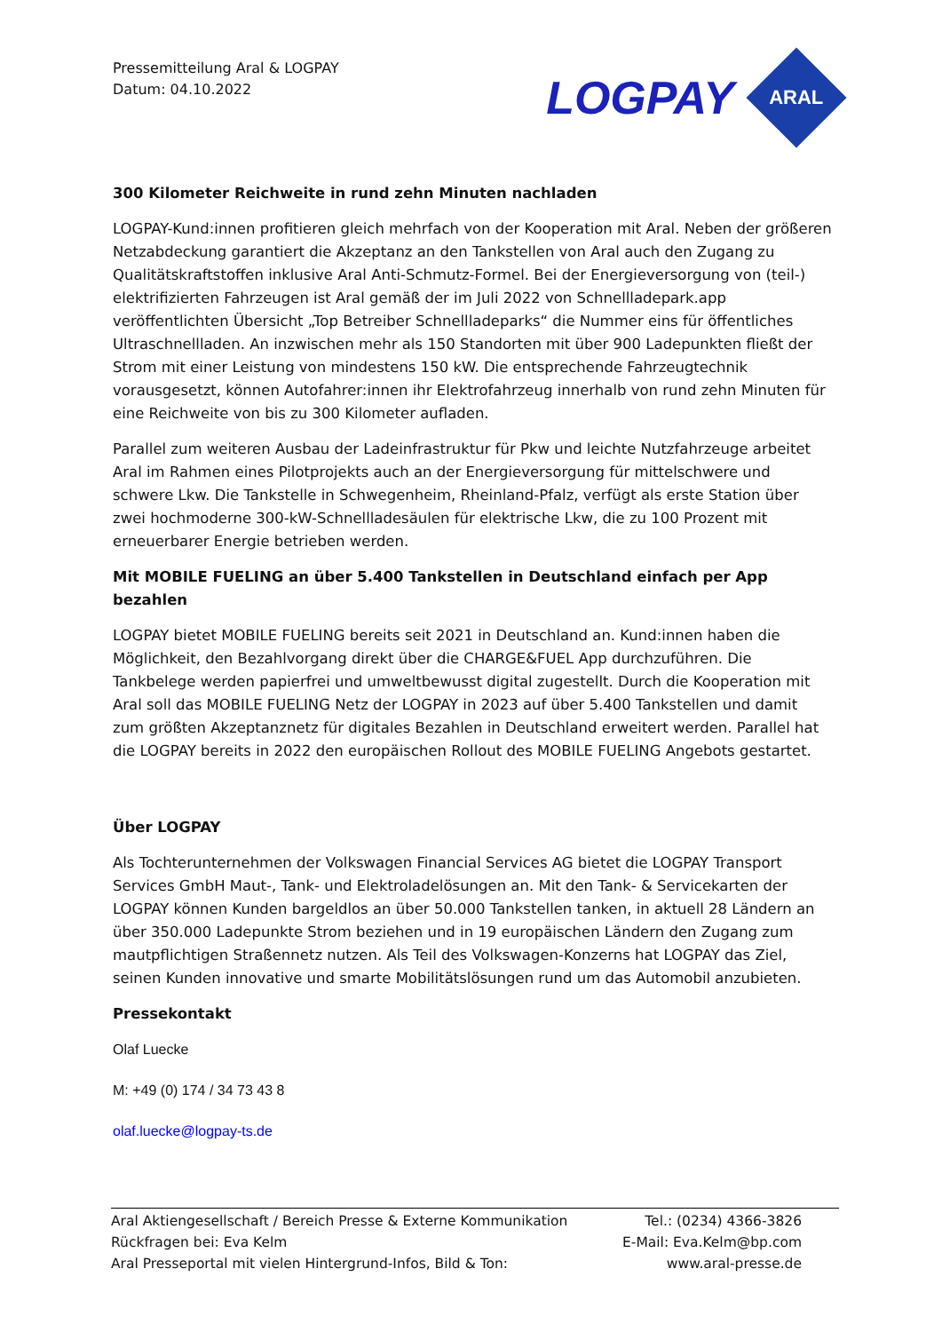Pressemitteilung Aral & LOGPAY
Datum: 04.10.2022
LOGPAY
ARAL
300 Kilometer Reichweite in rund zehn Minuten nachladen
LOGPAY-Kund:innen profitieren gleich mehrfach von der Kooperation mit Aral. Neben der größeren Netzabdeckung garantiert die Akzeptanz an den Tankstellen von Aral auch den Zugang zu Qualitätskraftstoffen inklusive Aral Anti-Schmutz-Formel. Bei der Energieversorgung von (teil-) elektrifizierten Fahrzeugen ist Aral gemäß der im Juli 2022 von Schnellladepark.app veröffentlichten Übersicht „Top Betreiber Schnellladeparks“ die Nummer eins für öffentliches Ultraschnellladen. An inzwischen mehr als 150 Standorten mit über 900 Ladepunkten fließt der Strom mit einer Leistung von mindestens 150 kW. Die entsprechende Fahrzeugtechnik vorausgesetzt, können Autofahrer:innen ihr Elektrofahrzeug innerhalb von rund zehn Minuten für eine Reichweite von bis zu 300 Kilometer aufladen.
Parallel zum weiteren Ausbau der Ladeinfrastruktur für Pkw und leichte Nutzfahrzeuge arbeitet Aral im Rahmen eines Pilotprojekts auch an der Energieversorgung für mittelschwere und schwere Lkw. Die Tankstelle in Schwegenheim, Rheinland-Pfalz, verfügt als erste Station über zwei hochmoderne 300-kW-Schnellladesäulen für elektrische Lkw, die zu 100 Prozent mit erneuerbarer Energie betrieben werden.
Mit MOBILE FUELING an über 5.400 Tankstellen in Deutschland einfach per App bezahlen
LOGPAY bietet MOBILE FUELING bereits seit 2021 in Deutschland an. Kund:innen haben die Möglichkeit, den Bezahlvorgang direkt über die CHARGE&FUEL App durchzuführen. Die Tankbelege werden papierfrei und umweltbewusst digital zugestellt. Durch die Kooperation mit Aral soll das MOBILE FUELING Netz der LOGPAY in 2023 auf über 5.400 Tankstellen und damit zum größten Akzeptanznetz für digitales Bezahlen in Deutschland erweitert werden. Parallel hat die LOGPAY bereits in 2022 den europäischen Rollout des MOBILE FUELING Angebots gestartet.
Über LOGPAY
Als Tochterunternehmen der Volkswagen Financial Services AG bietet die LOGPAY Transport Services GmbH Maut-, Tank- und Elektroladelösungen an. Mit den Tank- & Servicekarten der LOGPAY können Kunden bargeldlos an über 50.000 Tankstellen tanken, in aktuell 28 Ländern an über 350.000 Ladepunkte Strom beziehen und in 19 europäischen Ländern den Zugang zum mautpflichtigen Straßennetz nutzen. Als Teil des Volkswagen-Konzerns hat LOGPAY das Ziel, seinen Kunden innovative und smarte Mobilitätslösungen rund um das Automobil anzubieten.
Pressekontakt
Olaf Luecke
M: +49 (0) 174 / 34 73 43 8
olaf.luecke@logpay-ts.de
Aral Aktiengesellschaft / Bereich Presse & Externe Kommunikation Tel.: (0234) 4366-3826
Rückfragen bei: Eva Kelm E-Mail: Eva.Kelm@bp.com
Aral Presseportal mit vielen Hintergrund-Infos, Bild & Ton: www.aral-presse.de